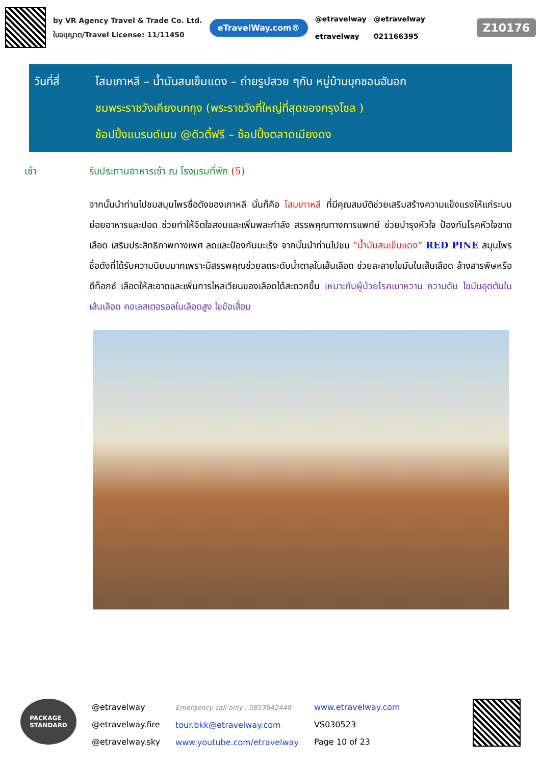by VR Agency Travel & Trade Co. Ltd.
ใบอนุญาต/Travel License: 11/11450
eTravelWay.com®
@etravelway
etravelway
@etravelway
021166395
Z10176
วันที่สี่
โสมเกาหลี – น้ำมันสนเข็มแดง – ถ่ายรูปสวย ๆกับ หมู่บ้านบุกชอนฮันอก
ชมพระราชวังเคียงบกกุง (พระราชวังที่ใหญ่ที่สุดของกรุงโซล )
ช้อปปิ้งแบรนด์เนม @ดิวตี้ฟรี – ช้อปปิ้งตลาดเมียงดง
เช้า
รับประทานอาหารเช้า ณ โรงแรมที่พัก (5)
จากนั้นนำท่านไปชมสมุนไพรชื่อดังของเกาหลี นั่นก็คือ โสมเกาหลี ที่มีคุณสมบัติช่วยเสริมสร้างความแข็งแรงให้แก่ระบบย่อยอาหารและปอด ช่วยทำให้จิตใจสงบและเพิ่มพละกำลัง สรรพคุณทางการแพทย์ ช่วยบำรุงหัวใจ ป้องกันโรคหัวใจขาดเลือด เสริมประสิทธิภาพทางเพศ ลดและป้องกันมะเร็ง จากนั้นนำท่านไปชม “น้ำมันสนเข็มแดง” RED PINE สมุนไพรชื่อดังที่ได้รับความนิยมมากเพราะมีสรรพคุณช่วยลดระดับน้ำตาลในเส้นเลือด ช่วยละลายไขมันในเส้นเลือด ล้างสารพิษหรือดีท็อกซ์ เลือดให้สะอาดและเพิ่มการไหลเวียนของเลือดได้สะดวกขึ้น เหมาะกับผู้ป่วยโรคเบาหวาน ความดัน ไขมันอุดตันในเส้นเลือด คอเลสเตอรอลในเลือดสูง ไขข้อเสื่อม
PACKAGE
STANDARD
@etravelway
@etravelway.fire
@etravelway.sky
Emergency call only : 0853642449
tour.bkk@etravelway.com
www.youtube.com/etravelway
www.etravelway.com
VS030523
Page 10 of 23